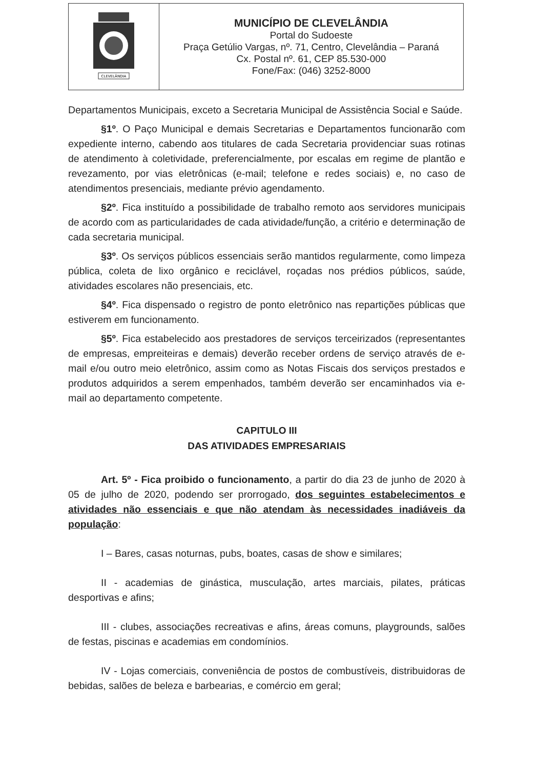| CLEVELÂNDIA | MUNICÍPIO DE CLEVELÂNDIA Portal do Sudoeste Praça Getúlio Vargas, nº. 71, Centro, Clevelândia – Paraná Cx. Postal nº. 61, CEP 85.530-000 Fone/Fax: (046) 3252-8000 |
Departamentos Municipais, exceto a Secretaria Municipal de Assistência Social e Saúde.
§1º. O Paço Municipal e demais Secretarias e Departamentos funcionarão com expediente interno, cabendo aos titulares de cada Secretaria providenciar suas rotinas de atendimento à coletividade, preferencialmente, por escalas em regime de plantão e revezamento, por vias eletrônicas (e-mail; telefone e redes sociais) e, no caso de atendimentos presenciais, mediante prévio agendamento.
§2º. Fica instituído a possibilidade de trabalho remoto aos servidores municipais de acordo com as particularidades de cada atividade/função, a critério e determinação de cada secretaria municipal.
§3º. Os serviços públicos essenciais serão mantidos regularmente, como limpeza pública, coleta de lixo orgânico e reciclável, roçadas nos prédios públicos, saúde, atividades escolares não presenciais, etc.
§4º. Fica dispensado o registro de ponto eletrônico nas repartições públicas que estiverem em funcionamento.
§5º. Fica estabelecido aos prestadores de serviços terceirizados (representantes de empresas, empreiteiras e demais) deverão receber ordens de serviço através de e-mail e/ou outro meio eletrônico, assim como as Notas Fiscais dos serviços prestados e produtos adquiridos a serem empenhados, também deverão ser encaminhados via e-mail ao departamento competente.
CAPITULO III
DAS ATIVIDADES EMPRESARIAIS
Art. 5º - Fica proibido o funcionamento, a partir do dia 23 de junho de 2020 à 05 de julho de 2020, podendo ser prorrogado, dos seguintes estabelecimentos e atividades não essenciais e que não atendam às necessidades inadiáveis da população:
I – Bares, casas noturnas, pubs, boates, casas de show e similares;
II - academias de ginástica, musculação, artes marciais, pilates, práticas desportivas e afins;
III - clubes, associações recreativas e afins, áreas comuns, playgrounds, salões de festas, piscinas e academias em condomínios.
IV - Lojas comerciais, conveniência de postos de combustíveis, distribuidoras de bebidas, salões de beleza e barbearias, e comércio em geral;